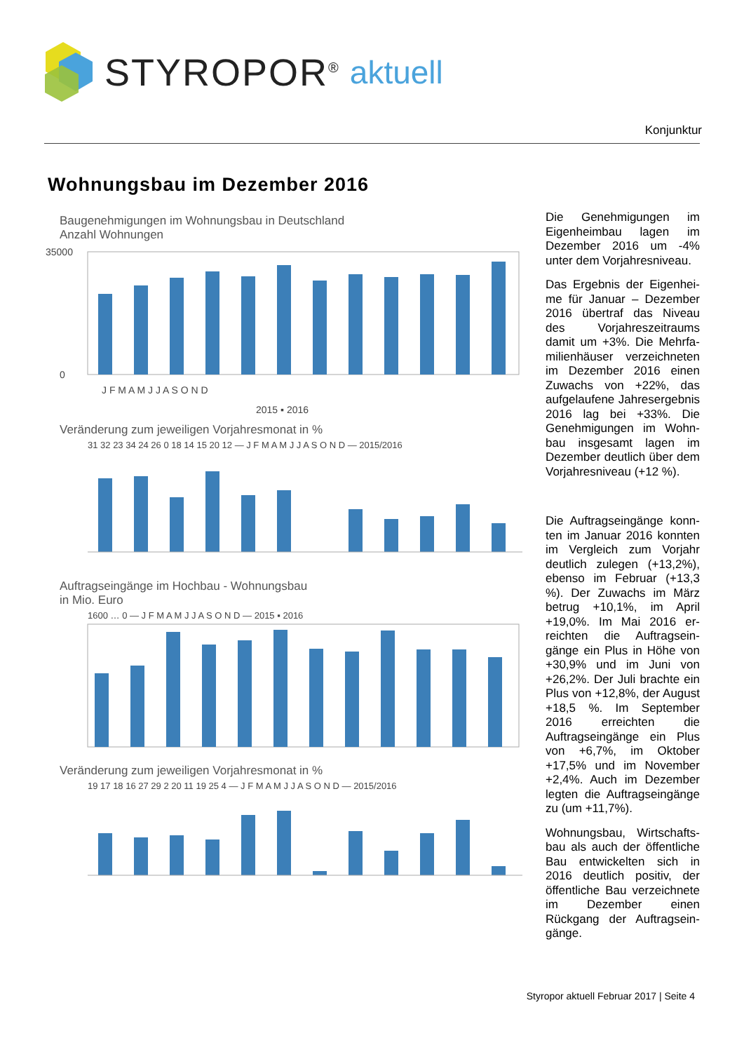STYROPOR<sup>®</sup> aktuell
Konjunktur
Wohnungsbau im Dezember 2016
Baugenehmigungen im Wohnungsbau in Deutschland
Anzahl Wohnungen
35000
0
J F M A M J J A S O N D
2015 ▪ 2016
Veränderung zum jeweiligen Vorjahresmonat in %
31 32 23 34 24 26 0 18 14 15 20 12 — J F M A M J J A S O N D — 2015/2016
Auftragseingänge im Hochbau - Wohnungsbau
in Mio. Euro
1600 … 0 — J F M A M J J A S O N D — 2015 ▪ 2016
Veränderung zum jeweiligen Vorjahresmonat in %
19 17 18 16 27 29 2 20 11 19 25 4 — J F M A M J J A S O N D — 2015/2016
Die Genehmigungen im Eigenheimbau lagen im Dezember 2016 um -4% unter dem Vorjahresniveau.
Das Ergebnis der Eigenhei­me für Januar – Dezember 2016 übertraf das Niveau des Vorjahreszeitraums damit um +3%. Die Mehrfa­milienhäuser verzeichneten im Dezember 2016 einen Zuwachs von +22%, das aufgelaufene Jahresergeb­nis 2016 lag bei +33%. Die Genehmigungen im Wohn­bau insgesamt lagen im Dezember deutlich über dem Vorjahresniveau (+12 %).
Die Auftragseingänge konn­ten im Januar 2016 konnten im Vergleich zum Vorjahr deutlich zulegen (+13,2%), ebenso im Februar (+13,3 %). Der Zuwachs im März betrug +10,1%, im April +19,0%. Im Mai 2016 er­reichten die Auftragsein­gänge ein Plus in Höhe von +30,9% und im Juni von +26,2%. Der Juli brachte ein Plus von +12,8%, der August +18,5 %. Im Sep­tember 2016 erreichten die Auftragseingänge ein Plus von +6,7%, im Oktober +17,5% und im November +2,4%. Auch im Dezember legten die Auftragseingän­ge zu (um +11,7%).
Wohnungsbau, Wirtschafts­bau als auch der öffentliche Bau entwickelten sich in 2016 deutlich positiv, der öffentliche Bau verzeichne­te im Dezember einen Rückgang der Auftragsein­gänge.
Styropor aktuell Februar 2017 | Seite 4